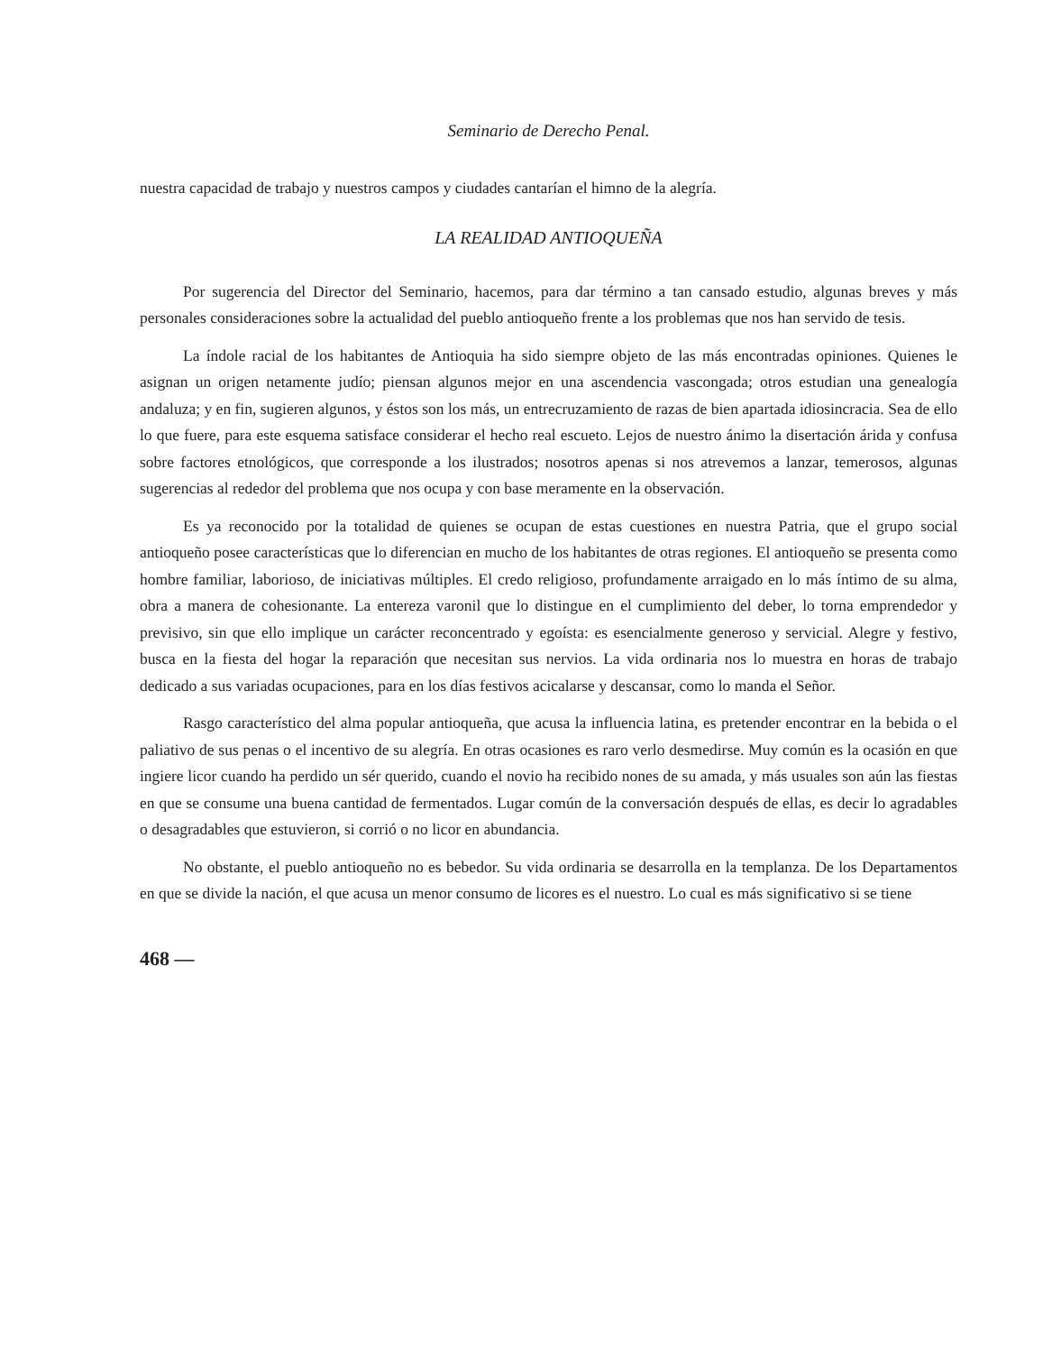Seminario de Derecho Penal.
nuestra capacidad de trabajo y nuestros campos y ciudades cantarían el himno de la alegría.
LA REALIDAD ANTIOQUEÑA
Por sugerencia del Director del Seminario, hacemos, para dar término a tan cansado estudio, algunas breves y más personales consideraciones sobre la actualidad del pueblo antioqueño frente a los problemas que nos han servido de tesis.
La índole racial de los habitantes de Antioquia ha sido siempre objeto de las más encontradas opiniones. Quienes le asignan un origen netamente judío; piensan algunos mejor en una ascendencia vascongada; otros estudian una genealogía andaluza; y en fin, sugieren algunos, y éstos son los más, un entrecruzamiento de razas de bien apartada idiosincracia. Sea de ello lo que fuere, para este esquema satisface considerar el hecho real escueto. Lejos de nuestro ánimo la disertación árida y confusa sobre factores etnológicos, que corresponde a los ilustrados; nosotros apenas si nos atrevemos a lanzar, temerosos, algunas sugerencias al rededor del problema que nos ocupa y con base meramente en la observación.
Es ya reconocido por la totalidad de quienes se ocupan de estas cuestiones en nuestra Patria, que el grupo social antioqueño posee características que lo diferencian en mucho de los habitantes de otras regiones. El antioqueño se presenta como hombre familiar, laborioso, de iniciativas múltiples. El credo religioso, profundamente arraigado en lo más íntimo de su alma, obra a manera de cohesionante. La entereza varonil que lo distingue en el cumplimiento del deber, lo torna emprendedor y previsivo, sin que ello implique un carácter reconcentrado y egoísta: es esencialmente generoso y servicial. Alegre y festivo, busca en la fiesta del hogar la reparación que necesitan sus nervios. La vida ordinaria nos lo muestra en horas de trabajo dedicado a sus variadas ocupaciones, para en los días festivos acicalarse y descansar, como lo manda el Señor.
Rasgo característico del alma popular antioqueña, que acusa la influencia latina, es pretender encontrar en la bebida o el paliativo de sus penas o el incentivo de su alegría. En otras ocasiones es raro verlo desmedirse. Muy común es la ocasión en que ingiere licor cuando ha perdido un sér querido, cuando el novio ha recibido nones de su amada, y más usuales son aún las fiestas en que se consume una buena cantidad de fermentados. Lugar común de la conversación después de ellas, es decir lo agradables o desagradables que estuvieron, si corrió o no licor en abundancia.
No obstante, el pueblo antioqueño no es bebedor. Su vida ordinaria se desarrolla en la templanza. De los Departamentos en que se divide la nación, el que acusa un menor consumo de licores es el nuestro. Lo cual es más significativo si se tiene
468 —